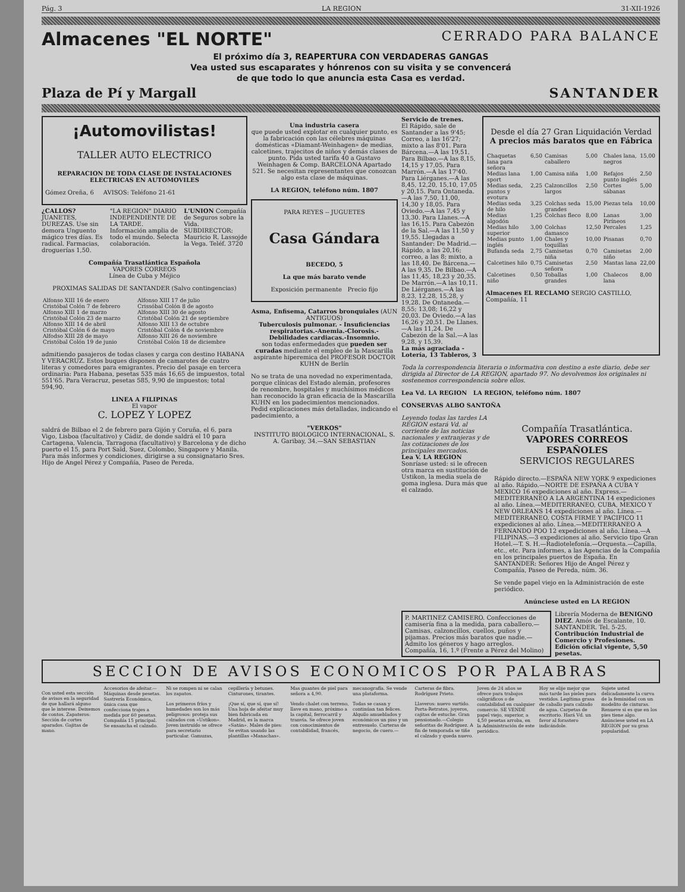Pág. 3 LA REGION 31-XII-1926
Almacenes "EL NORTE" CERRADO PARA BALANCE
El próximo día 3, REAPERTURA CON VERDADERAS GANGAS
Vea usted sus escaparates y hónrenos con su visita y se convencerá
de que todo lo que anuncia esta Casa es verdad.
Plaza de Pí y Margall SANTANDER
¡Automovilistas!
TALLER AUTO ELECTRICO
REPARACION DE TODA CLASE DE INSTALACIONES ELECTRICAS EN AUTOMOVILES
Gómez Oreña, 6 AVISOS: Teléfono 21-61
¿CALLOS?
JUANETES, DUREZAS. Use sin demora Unguento mágico tres días. Es radical. Farmacias, droguerías 1,50.
"LA REGION" DIARIO INDEPENDIENTE DE LA TARDE. Información amplia de todo el mundo. Selecta colaboración.
L'UNION Compañía de Seguros sobre la Vida. SUBDIRECTOR: Mauricio R. Lassojde la Vega. Teléf. 3720
Compañía Trasatlántica Española
VAPORES CORREOS
Línea de Cuba y Méjico
PROXIMAS SALIDAS DE SANTANDER (Salvo contingencias)
| Alfonso XIII 16 de enero | Alfonso XIII 17 de julio |
| Cristóbal Colón 7 de febrero | Crissóbal Colón 8 de agosto |
| Alfonso XIII 1 de marzo | Alfonso XIII 30 de agosto |
| Cristóbal Colón 23 de marzo | Cristóbal Colón 21 de septiembre |
| Alfonso XIII 14 de abril | Alfonso XIII 13 de octubre |
| Cristóbal Colón 6 de mayo | Cristóbal Colón 4 de noviembre |
| Alfodso XIII 28 de mayo | Alfonso XIII 26 de noviembre |
| Cristóbal Colón 19 de junio | Cristóbal Colón 18 de diciembre |
admitiendo pasajeros de todas clases y carga con destino HABANA Y VERACRUZ. Estos buques disponen de camarotes de cuatro literas y comedores para emigrantes. Precio del pasaje en tercera ordinaria: Para Habana, pesetas 535 más 16,65 de impuestos, total 551'65. Para Veracruz, pesetas 585, 9,90 de impuestos; total 594,90.
LINEA A FILIPINAS
El vapor
C. LOPEZ Y LOPEZ
saldrá de Bilbao el 2 de febrero para Gijón y Coruña, el 6, para Vigo, Lisboa (facultativo) y Cádiz, de donde saldrá el 10 para Cartagena, Valencia, Tarragona (facultativo) y Barcelona y de dicho puerto el 15, para Port Saïd, Suez, Colombo, Singapore y Manila. Para más informes y condiciones, dirigirse a su consignatario Sres. Hijo de Angel Pérez y Compañía, Paseo de Pereda.
Una industria casera
que puede usted explotar en cualquier punto, es la fabricación con las célebres máquinas domésticas «Diamant-Weinhagen» de medias, calcetines, trajecitos de niños y demás clases de punto. Pida usted tarifa 40 a Gustavo Weinhagen & Comp. BARCELONA Apartado 521. Se necesitan representantes que conozcan algo esta clase de máquinas.
LA REGION, teléfono núm. 1807
PARA REYES -- JUGUETES
Casa Gándara
BECEDO, 5
La que más barato vende
Exposición permanente Precio fijo
Asma, Enfisema, Catarros bronquiales (AUN ANTIGUOS)
Tuberculosis pulmonar. - Insuficiencias respiratorias.-Anemia.-Clorosis.-Debilidades cardiacas.-Insomnio.
son todas enfermedades que pueden ser curadas mediante el empleo de la Mascarilla aspirante hiperemica del PROFESOR DOCTOR KUHN de Berlín
No se trata de una novedad no experimentada, porque clínicas del Estado alemán, profesores de renombre, hospitales y muchísimos médicos han reconocido la gran eficacia de la Mascarilla KUHN en los padecimientos mencionados. Pedid explicaciones más detalladas, indicando el padecimiento, a
"VERKOS"
INSTITUTO BIOLOGICO INTERNACIONAL, S. A. Garibay, 34.—SAN SEBASTIAN
Servicio de trenes.
El Rápido, sale de Santander a las 9'45; Correo, a las 16'27; mixto a las 8'01. Para Bárcena.—A las 19,51. Para Bilbao.—A las 8,15, 14,15 y 17,05. Para Marrón.—A las 17'40. Para Liérganes.—A las 8,45, 12,20, 15,10, 17,05 y 20,15. Para Ontaneda.—A las 7,50, 11,00, 14,30 y 18,05. Para Oviedo.—A las 7,45 y 13,30. Para Llanes.—A las 16,15. Para Cabezón de la Sal.—A las 11,50 y 19,55. Llegadas a Santander: De Madrid.—Rápido, a las 20,16; correo, a las 8; mixto, a las 18,40. De Bárcena.—A las 9,35. De Bilbao.—A las 11,45, 18,23 y 20,35. De Marrón.—A las 10,11. De Liérganes.—A las 8,23, 12,28, 15,28, y 19,28. De Ontaneda.—8,55; 13,08; 16,22 y 20,03. De Oviedo.—A las 16,26 y 20,51. De Llanes.—A las 11,24. De Cabezón de la Sal.—A las 9,28, y 15,39.
La más agraciada - Lotería, 13 Tableros, 3
Desde el día 27 Gran Liquidación Verdad
A precios más baratos que en Fábrica
| Chaquetas lana para señora | 6,50 | Camisas caballero | 5,00 | Chales lana, negros | 15,00 |
| Medias lana sport | 1,00 | Camisa niña | 1,00 | Refajos punto inglés | 2,50 |
| Medias seda, puntos y evotura | 2,25 | Calzoncillos largos | 2,50 | Cortes sábanas | 5,00 |
| Medias seda de hilo | 3,25 | Colchas seda grandes | 15,00 | Piezas tela | 10,00 |
| Medias algodón | 1,25 | Colchas fleco | 8,00 | Lanas Piríneos | 3,00 |
| Medias hilo superior | 3,00 | Colchas damasco | 12,50 | Percales | 1,25 |
| Medias punto inglés | 1,00 | Chales y toquillas | 10,00 | Pisanas | 0,70 |
| Bufanda seda | 2,75 | Camisetas niña | 0,70 | Camisetas niño | 2,00 |
| Calcetines hilo | 0,75 | Camisetas señora | 2,50 | Mantas lana | 22,00 |
| Calcetines niño | 0,50 | Toballas grandes | 1,00 | Chalecos lana | 8,00 |
Almacenes EL RECLAMO SERGIO CASTILLO, Compañía, 11
Toda la correspondencia literaria o informativa con destino a este diario, debe ser dirigida al Director de LA REGION, apartado 97. No devolvemos los originales ni sostenemos correspondencia sobre ellos.
Lea Vd. LA REGION LA REGION, teléfono núm. 1807
CONSERVAS ALBO SANTOÑA
Leyendo todas las tardes LA REGION estará Vd. al corriente de las noticias nacionales y extranjeras y de las cotizaciones de los principales mercados.
Lea V. LA REGION
Sonríase usted: si le ofrecen otra marca en sustitución de Ustikon, la media suela de goma inglesa. Dura más que el calzado.
Compañía Trasatlántica.
VAPORES CORREOS ESPAÑOLES
SERVICIOS REGULARES
Rápido directo.—ESPAÑA NEW YORK 9 expediciones al año. Rápido.—NORTE DE ESPAÑA A CUBA Y MEXICO 16 expediciones al año. Express.—MEDITERRANEO A LA ARGENTINA 14 expediciones al año. Línea.—MEDITERRANEO, CUBA, MEXICO Y NEW ORLEANS 14 expediciones al año. Línea.—MEDITERRANEO, COSTA FIRME Y PACIFICO 11 expediciones al año. Línea.—MEDITERRANEO A FERNANDO POO 12 expediciones al año. Línea.—A FILIPINAS.—3 expediciones al año. Servicio tipo Gran Hotel.—T. S. H.—Radiotelefonía.—Orquesta.—Capilla, etc., etc. Para informes, a las Agencias de la Compañía en los principales puertos de España. En SANTANDER: Señores Hijo de Angel Pérez y Compañía, Paseo de Pereda, núm. 36.
Se vende papel viejo en la Administración de este periódico.
Anúnciese usted en LA REGION
P. MARTINEZ CAMISERO. Confecciones de camisería fina a la medida, para caballero.—Camisas, calzoncillos, cuellos, puños y pijamas. Precios más baratos que nadie.—Admito los géneros y hago arreglos. Compañía, 16, 1.º (Frente a Pérez del Molino)
Librería Moderna de BENIGNO DIEZ. Amós de Escalante, 10. SANTANDER. Tel. 5-25. Contribución Industrial de Comercio y Profesiones. Edición oficial vigente, 5,50 pesetas.
SECCION DE AVISOS ECONOMICOS POR PALABRAS
Con usted esta sección de avisos en la seguridad de que hallará alguno que le interese. Deixemos de contos. Zapateros: Sección de cortes aparados. Gajitas de mano.
Accesorios de afeitar.—Máquinas desde pesetas. Sastrería Económica, única casa que confecciona trajes a medida por 60 pesetas. Compañía 15 principal. Se ensancha el calzado. Ni se rompen ni se calan los zapatos.
Los primeros fríos y humedades son los más peligrosos: proteja sus calzados con «Ustikon». Joven instruído se ofrece para secretario particular. Gamuzas, cepillería y betunes. Cinturones, tirantes.
¡Que sí, que sí, que sí! Una hoja de afeitar muy bien fabricada en Madrid, es la marca «Satán». Males de pies: Se evitan usando las plantillas «Manachas». Mas guantes de piel para señora a 4,90.
Vendo chalet con terreno, llave en mano, próximo a la capital, ferrocarril y tranvía. Se ofrece joven con conocimientos de contabilidad, francés, mecanografía. Se vende una plataforma.
Todas se casan y continúan tan felices. Alquilo amueblados y económicos un piso y un entresuelo. Carteras de negocio, de cuero.—Carteras de fibra. Rodríguez Prieto.
Llaveros: nuevo surtido. Porta-Retratos, joyeros, cajitas de estuche. Gran pensionado.—Colegio señoritas de Rodríguez. A fin de temporada se tiñe el calzado y queda nuevo.
Joven de 24 años se ofrece para trabajos caligráficos o de contabilidad en cualquier comercio. SE VENDE papel viejo, superior, a 4,50 pesetas arroba, en la Administración de este periódico.
Hoy se elije mejor que más tarde las pieles para vestidos. Legítima grasa de caballo para calzado de agua. Carpetas de escritorio. Hará Vd. un favor al forastero indicándole.
Sujete usted delicadamente la curva de la feminidad con un modelito de cinturas. Renueve si es que en los pies tiene algo. Anúnciese usted en LA REGION por su gran popularidad.